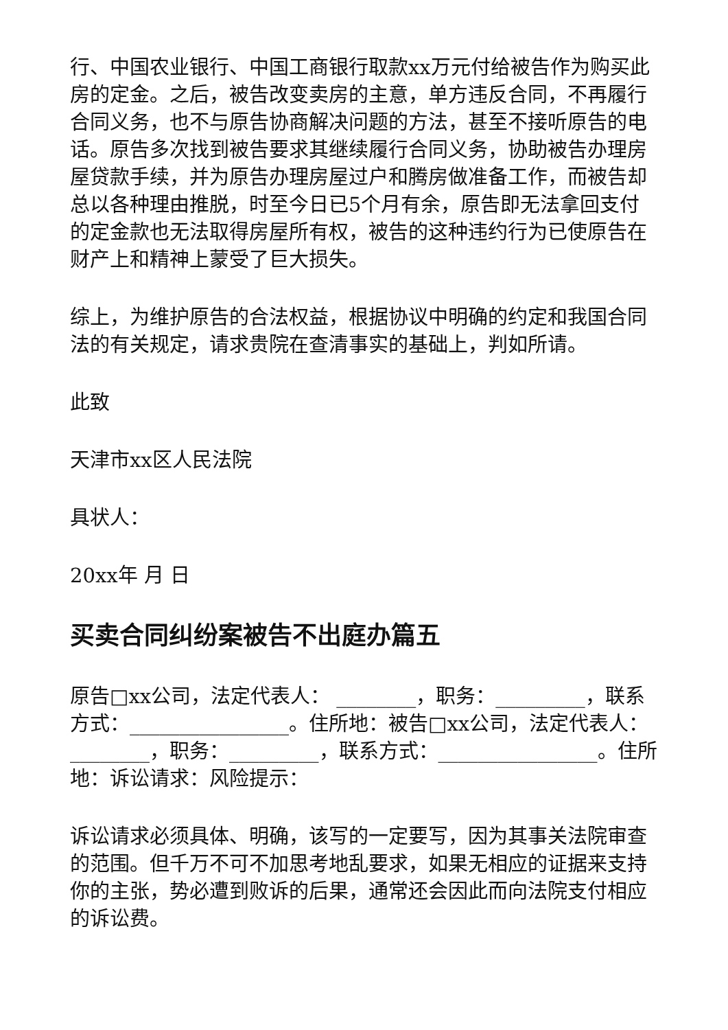行、中国农业银行、中国工商银行取款xx万元付给被告作为购买此房的定金。之后，被告改变卖房的主意，单方违反合同，不再履行合同义务，也不与原告协商解决问题的方法，甚至不接听原告的电话。原告多次找到被告要求其继续履行合同义务，协助被告办理房屋贷款手续，并为原告办理房屋过户和腾房做准备工作，而被告却总以各种理由推脱，时至今日已5个月有余，原告即无法拿回支付的定金款也无法取得房屋所有权，被告的这种违约行为已使原告在财产上和精神上蒙受了巨大损失。
综上，为维护原告的合法权益，根据协议中明确的约定和我国合同法的有关规定，请求贵院在查清事实的基础上，判如所请。
此致
天津市xx区人民法院
具状人：
20xx年 月 日
买卖合同纠纷案被告不出庭办篇五
原告□xx公司，法定代表人： ________，职务：_________，联系方式：________________。住所地：被告□xx公司，法定代表人： ________，职务：_________，联系方式：________________。住所地：诉讼请求：风险提示：
诉讼请求必须具体、明确，该写的一定要写，因为其事关法院审查的范围。但千万不可不加思考地乱要求，如果无相应的证据来支持你的主张，势必遭到败诉的后果，通常还会因此而向法院支付相应的诉讼费。